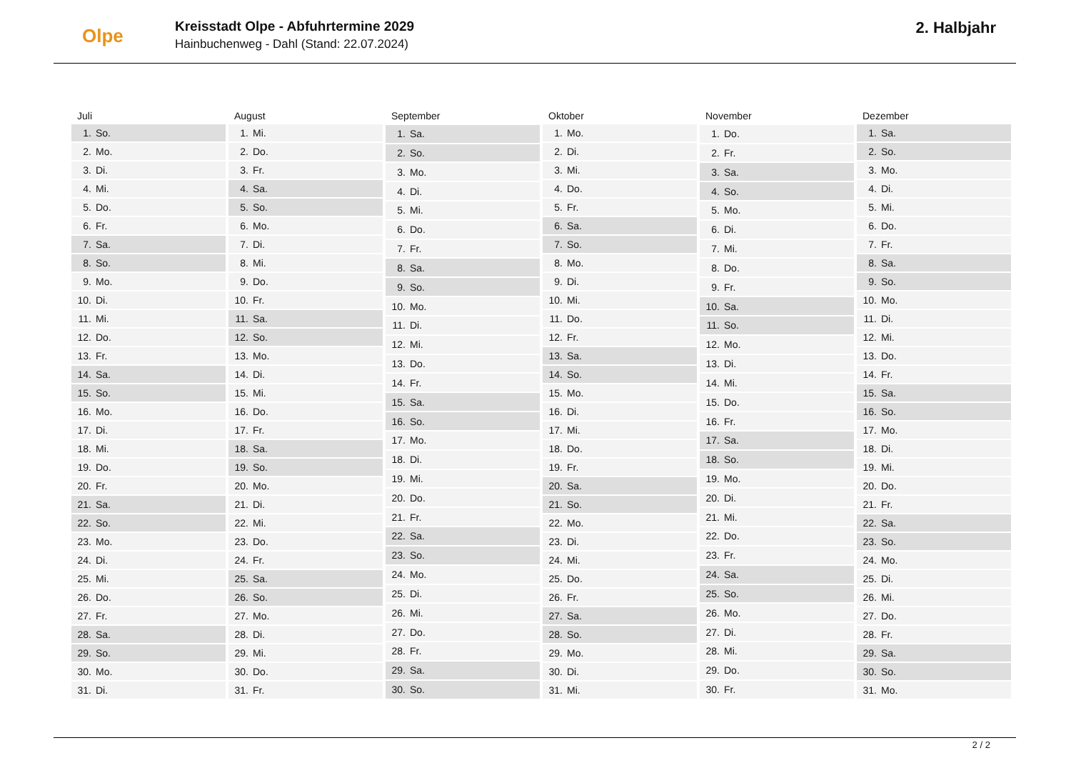Olpe
Kreisstadt Olpe - Abfuhrtermine 2029
Hainbuchenweg - Dahl (Stand: 22.07.2024)
2. Halbjahr
| Juli | |
| --- | --- |
| 1. | So. |
| 2. | Mo. |
| 3. | Di. |
| 4. | Mi. |
| 5. | Do. |
| 6. | Fr. |
| 7. | Sa. |
| 8. | So. |
| 9. | Mo. |
| 10. | Di. |
| 11. | Mi. |
| 12. | Do. |
| 13. | Fr. |
| 14. | Sa. |
| 15. | So. |
| 16. | Mo. |
| 17. | Di. |
| 18. | Mi. |
| 19. | Do. |
| 20. | Fr. |
| 21. | Sa. |
| 22. | So. |
| 23. | Mo. |
| 24. | Di. |
| 25. | Mi. |
| 26. | Do. |
| 27. | Fr. |
| 28. | Sa. |
| 29. | So. |
| 30. | Mo. |
| 31. | Di. |
| August | |
| --- | --- |
| 1. | Mi. |
| 2. | Do. |
| 3. | Fr. |
| 4. | Sa. |
| 5. | So. |
| 6. | Mo. |
| 7. | Di. |
| 8. | Mi. |
| 9. | Do. |
| 10. | Fr. |
| 11. | Sa. |
| 12. | So. |
| 13. | Mo. |
| 14. | Di. |
| 15. | Mi. |
| 16. | Do. |
| 17. | Fr. |
| 18. | Sa. |
| 19. | So. |
| 20. | Mo. |
| 21. | Di. |
| 22. | Mi. |
| 23. | Do. |
| 24. | Fr. |
| 25. | Sa. |
| 26. | So. |
| 27. | Mo. |
| 28. | Di. |
| 29. | Mi. |
| 30. | Do. |
| 31. | Fr. |
| September | |
| --- | --- |
| 1. | Sa. |
| 2. | So. |
| 3. | Mo. |
| 4. | Di. |
| 5. | Mi. |
| 6. | Do. |
| 7. | Fr. |
| 8. | Sa. |
| 9. | So. |
| 10. | Mo. |
| 11. | Di. |
| 12. | Mi. |
| 13. | Do. |
| 14. | Fr. |
| 15. | Sa. |
| 16. | So. |
| 17. | Mo. |
| 18. | Di. |
| 19. | Mi. |
| 20. | Do. |
| 21. | Fr. |
| 22. | Sa. |
| 23. | So. |
| 24. | Mo. |
| 25. | Di. |
| 26. | Mi. |
| 27. | Do. |
| 28. | Fr. |
| 29. | Sa. |
| 30. | So. |
| Oktober | |
| --- | --- |
| 1. | Mo. |
| 2. | Di. |
| 3. | Mi. |
| 4. | Do. |
| 5. | Fr. |
| 6. | Sa. |
| 7. | So. |
| 8. | Mo. |
| 9. | Di. |
| 10. | Mi. |
| 11. | Do. |
| 12. | Fr. |
| 13. | Sa. |
| 14. | So. |
| 15. | Mo. |
| 16. | Di. |
| 17. | Mi. |
| 18. | Do. |
| 19. | Fr. |
| 20. | Sa. |
| 21. | So. |
| 22. | Mo. |
| 23. | Di. |
| 24. | Mi. |
| 25. | Do. |
| 26. | Fr. |
| 27. | Sa. |
| 28. | So. |
| 29. | Mo. |
| 30. | Di. |
| 31. | Mi. |
| November | |
| --- | --- |
| 1. | Do. |
| 2. | Fr. |
| 3. | Sa. |
| 4. | So. |
| 5. | Mo. |
| 6. | Di. |
| 7. | Mi. |
| 8. | Do. |
| 9. | Fr. |
| 10. | Sa. |
| 11. | So. |
| 12. | Mo. |
| 13. | Di. |
| 14. | Mi. |
| 15. | Do. |
| 16. | Fr. |
| 17. | Sa. |
| 18. | So. |
| 19. | Mo. |
| 20. | Di. |
| 21. | Mi. |
| 22. | Do. |
| 23. | Fr. |
| 24. | Sa. |
| 25. | So. |
| 26. | Mo. |
| 27. | Di. |
| 28. | Mi. |
| 29. | Do. |
| 30. | Fr. |
| Dezember | |
| --- | --- |
| 1. | Sa. |
| 2. | So. |
| 3. | Mo. |
| 4. | Di. |
| 5. | Mi. |
| 6. | Do. |
| 7. | Fr. |
| 8. | Sa. |
| 9. | So. |
| 10. | Mo. |
| 11. | Di. |
| 12. | Mi. |
| 13. | Do. |
| 14. | Fr. |
| 15. | Sa. |
| 16. | So. |
| 17. | Mo. |
| 18. | Di. |
| 19. | Mi. |
| 20. | Do. |
| 21. | Fr. |
| 22. | Sa. |
| 23. | So. |
| 24. | Mo. |
| 25. | Di. |
| 26. | Mi. |
| 27. | Do. |
| 28. | Fr. |
| 29. | Sa. |
| 30. | So. |
| 31. | Mo. |
2 / 2